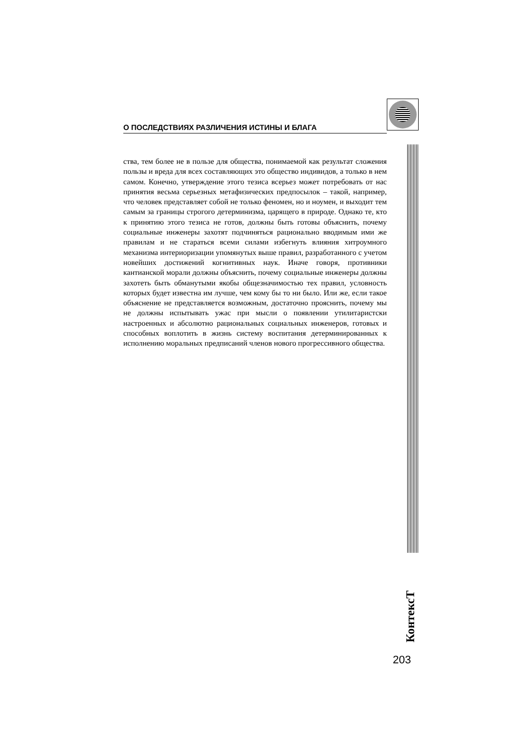О ПОСЛЕДСТВИЯХ РАЗЛИЧЕНИЯ ИСТИНЫ И БЛАГА
ства, тем более не в пользе для общества, понимаемой как результат сложения пользы и вреда для всех составляющих это общество индивидов, а только в нем самом. Конечно, утверждение этого тезиса всерьез может потребовать от нас принятия весьма серьезных метафизических предпосылок – такой, например, что человек представляет собой не только феномен, но и ноумен, и выходит тем самым за границы строгого детерминизма, царящего в природе. Однако те, кто к принятию этого тезиса не готов, должны быть готовы объяснить, почему социальные инженеры захотят подчиняться рационально вводимым ими же правилам и не стараться всеми силами избегнуть влияния хитроумного механизма интериоризации упомянутых выше правил, разработанного с учетом новейших достижений когнитивных наук. Иначе говоря, противники кантианской морали должны объяснить, почему социальные инженеры должны захотеть быть обманутыми якобы общезначимостью тех правил, условность которых будет известна им лучше, чем кому бы то ни было. Или же, если такое объяснение не представляется возможным, достаточно прояснить, почему мы не должны испытывать ужас при мысли о появлении утилитаристски настроенных и абсолютно рациональных социальных инженеров, готовых и способных воплотить в жизнь систему воспитания детерминированных к исполнению моральных предписаний членов нового прогрессивного общества.
КонтексТ
203